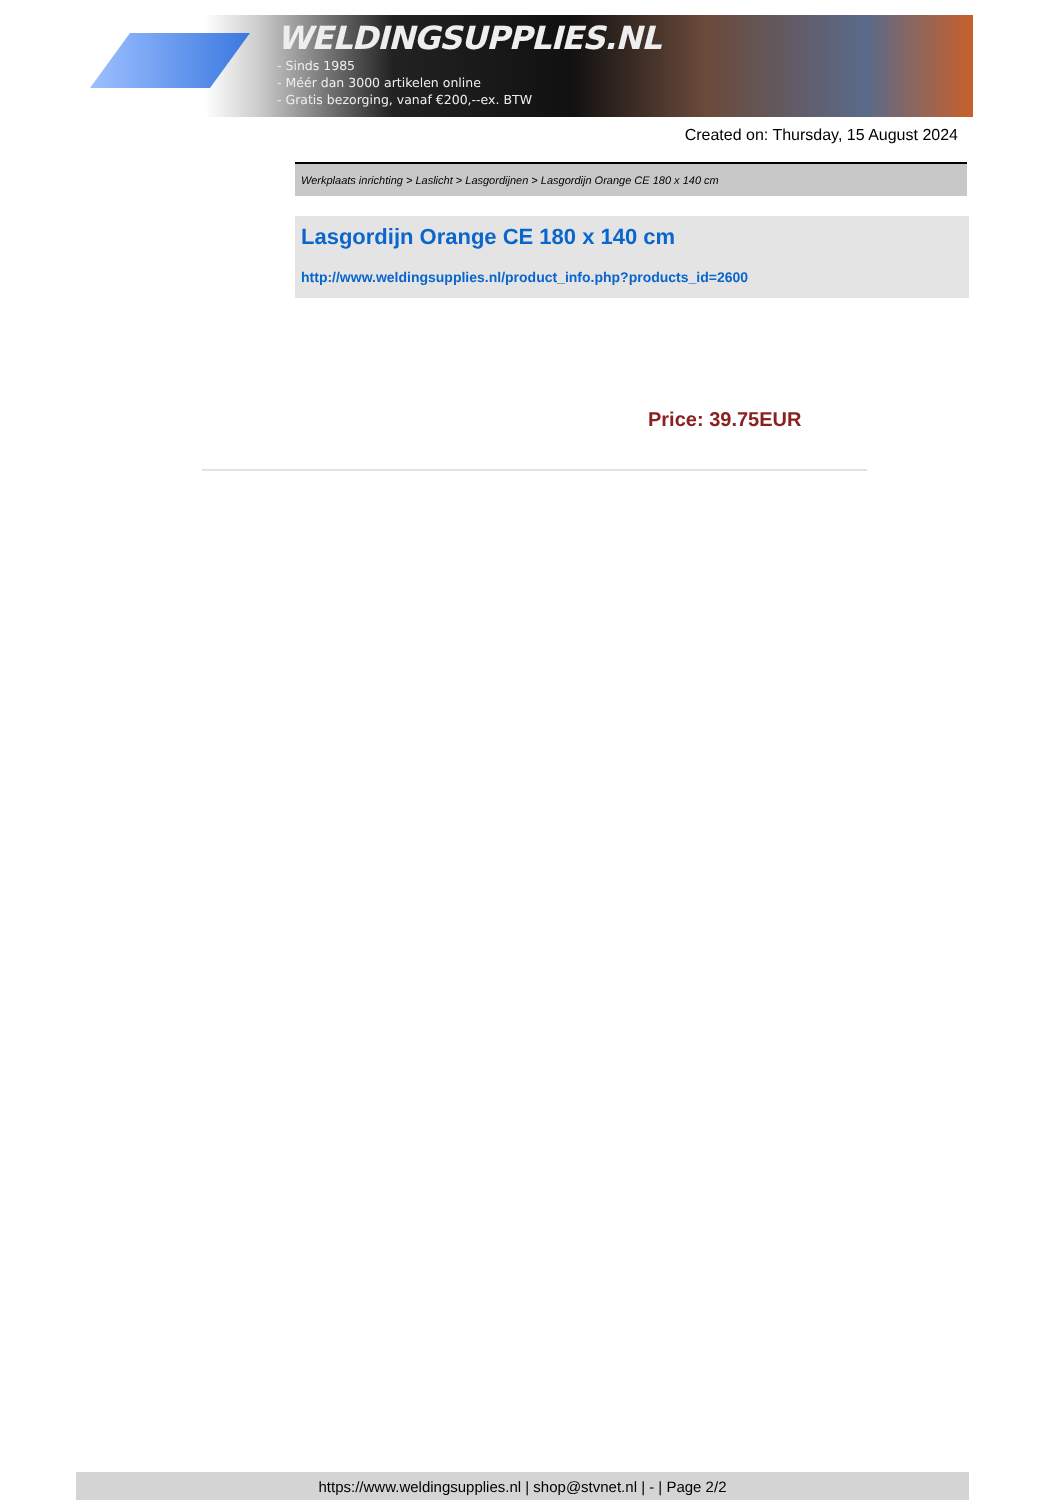WELDINGSUPPLIES.NL
- Sinds 1985
- Méér dan 3000 artikelen online
- Gratis bezorging, vanaf €200,--ex. BTW
Created on: Thursday, 15 August 2024
Werkplaats inrichting > Laslicht > Lasgordijnen > Lasgordijn Orange CE 180 x 140 cm
Lasgordijn Orange CE 180 x 140 cm
http://www.weldingsupplies.nl/product_info.php?products_id=2600
Price: 39.75EUR
https://www.weldingsupplies.nl | shop@stvnet.nl | - | Page 2/2